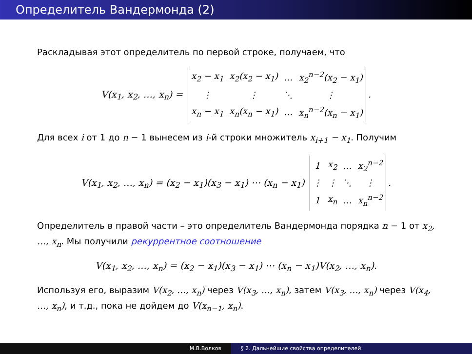Определитель Вандермонда (2)
Раскладывая этот определитель по первой строке, получаем, что
V(x<sub>1</sub>, x<sub>2</sub>, …, x<sub>n</sub>) =
| x<sub>2</sub> − x<sub>1</sub> | x<sub>2</sub>(x<sub>2</sub> − x<sub>1</sub>) | … | x<sub>2</sub><sup>n−2</sup>(x<sub>2</sub> − x<sub>1</sub>) |
| ⋮ | ⋮ | ⋱ | ⋮ |
| x<sub>n</sub> − x<sub>1</sub> | x<sub>n</sub>(x<sub>n</sub> − x<sub>1</sub>) | … | x<sub>n</sub><sup>n−2</sup>(x<sub>n</sub> − x<sub>1</sub>) |
.
Для всех i от 1 до n − 1 вынесем из i-й строки множитель x<sub>i+1</sub> − x<sub>1</sub>. Получим
V(x<sub>1</sub>, x<sub>2</sub>, …, x<sub>n</sub>) = (x<sub>2</sub> − x<sub>1</sub>)(x<sub>3</sub> − x<sub>1</sub>) ⋯ (x<sub>n</sub> − x<sub>1</sub>)
| 1 | x<sub>2</sub> | … | x<sub>2</sub><sup>n−2</sup> |
| ⋮ | ⋮ | ⋱ | ⋮ |
| 1 | x<sub>n</sub> | … | x<sub>n</sub><sup>n−2</sup> |
.
Определитель в правой части – это определитель Вандермонда порядка n − 1 от x<sub>2</sub>, …, x<sub>n</sub>. Мы получили рекуррентное соотношение
V(x<sub>1</sub>, x<sub>2</sub>, …, x<sub>n</sub>) = (x<sub>2</sub> − x<sub>1</sub>)(x<sub>3</sub> − x<sub>1</sub>) ⋯ (x<sub>n</sub> − x<sub>1</sub>)V(x<sub>2</sub>, …, x<sub>n</sub>).
Используя его, выразим V(x<sub>2</sub>, …, x<sub>n</sub>) через V(x<sub>3</sub>, …, x<sub>n</sub>), затем V(x<sub>3</sub>, …, x<sub>n</sub>) через V(x<sub>4</sub>, …, x<sub>n</sub>), и т.д., пока не дойдем до V(x<sub>n−1</sub>, x<sub>n</sub>).
М.В.Волков § 2. Дальнейшие свойства определителей